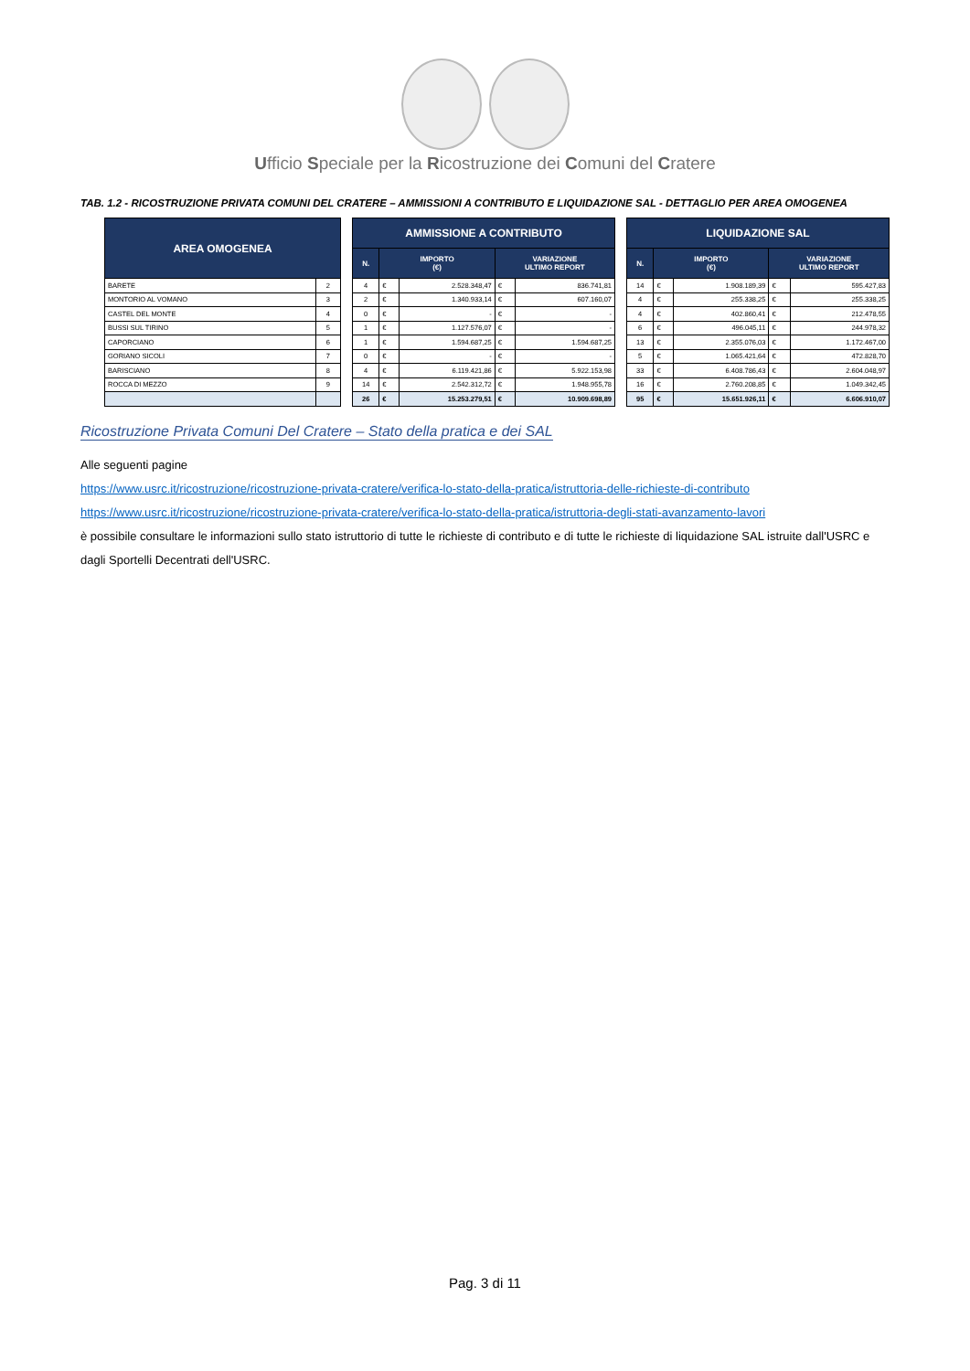Ufficio Speciale per la Ricostruzione dei Comuni del Cratere
TAB. 1.2 - RICOSTRUZIONE PRIVATA COMUNI DEL CRATERE – AMMISSIONI A CONTRIBUTO E LIQUIDAZIONE SAL - DETTAGLIO PER AREA OMOGENEA
| AREA OMOGENEA | |
| --- | --- |
| BARETE | 2 |
| MONTORIO AL VOMANO | 3 |
| CASTEL DEL MONTE | 4 |
| BUSSI SUL TIRINO | 5 |
| CAPORCIANO | 6 |
| GORIANO SICOLI | 7 |
| BARISCIANO | 8 |
| ROCCA DI MEZZO | 9 |
| AMMISSIONE A CONTRIBUTO | | | | |
| --- | --- | --- | --- | --- |
| N. | IMPORTO (€) | | VARIAZIONE ULTIMO REPORT | |
| 4 | € | 2.528.348,47 | € | 836.741,81 |
| 2 | € | 1.340.933,14 | € | 607.160,07 |
| 0 | € | - | € | - |
| 1 | € | 1.127.576,07 | € | - |
| 1 | € | 1.594.687,25 | € | 1.594.687,25 |
| 0 | € | - | € | - |
| 4 | € | 6.119.421,86 | € | 5.922.153,98 |
| 14 | € | 2.542.312,72 | € | 1.948.955,78 |
| 26 | € | 15.253.279,51 | € | 10.909.698,89 |
| LIQUIDAZIONE SAL | | | | |
| --- | --- | --- | --- | --- |
| N. | IMPORTO (€) | | VARIAZIONE ULTIMO REPORT | |
| 14 | € | 1.908.189,39 | € | 595.427,83 |
| 4 | € | 255.338,25 | € | 255.338,25 |
| 4 | € | 402.860,41 | € | 212.478,55 |
| 6 | € | 496.045,11 | € | 244.978,32 |
| 13 | € | 2.355.076,03 | € | 1.172.467,00 |
| 5 | € | 1.065.421,64 | € | 472.828,70 |
| 33 | € | 6.408.786,43 | € | 2.604.048,97 |
| 16 | € | 2.760.208,85 | € | 1.049.342,45 |
| 95 | € | 15.651.926,11 | € | 6.606.910,07 |
Ricostruzione Privata Comuni Del Cratere – Stato della pratica e dei SAL
Alle seguenti pagine
https://www.usrc.it/ricostruzione/ricostruzione-privata-cratere/verifica-lo-stato-della-pratica/istruttoria-delle-richieste-di-contributo
https://www.usrc.it/ricostruzione/ricostruzione-privata-cratere/verifica-lo-stato-della-pratica/istruttoria-degli-stati-avanzamento-lavori
è possibile consultare le informazioni sullo stato istruttorio di tutte le richieste di contributo e di tutte le richieste di liquidazione SAL istruite dall'USRC e dagli Sportelli Decentrati dell'USRC.
Pag. 3 di 11